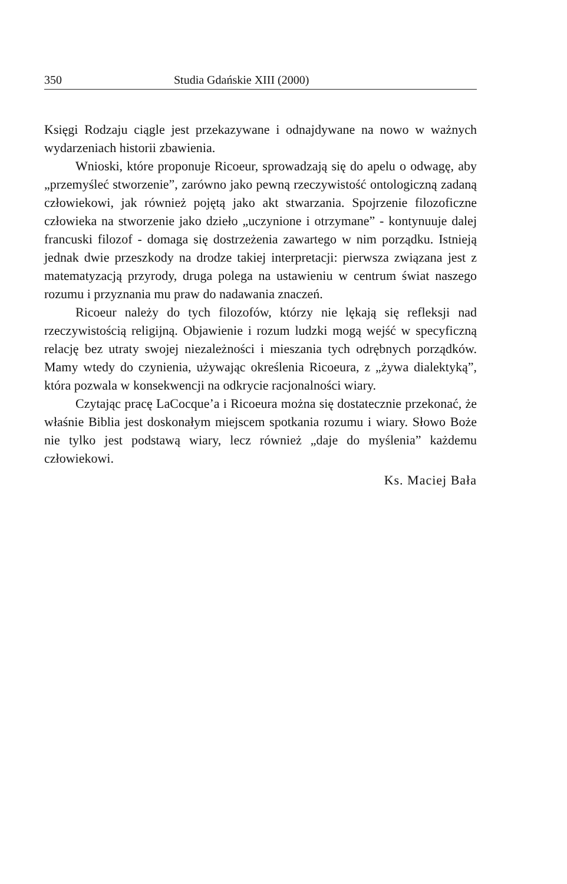350 Studia Gdańskie XIII (2000)
Księgi Rodzaju ciągle jest przekazywane i odnajdywane na nowo w ważnych wydarzeniach historii zbawienia.
Wnioski, które proponuje Ricoeur, sprowadzają się do apelu o odwagę, aby „przemyśleć stworzenie”, zarówno jako pewną rzeczywistość ontologiczną zadaną człowiekowi, jak również pojętą jako akt stwarzania. Spojrzenie filozoficzne człowieka na stworzenie jako dzieło „uczynione i otrzymane” - kontynuuje dalej francuski filozof - domaga się dostrzeżenia zawartego w nim porządku. Istnieją jednak dwie przeszkody na drodze takiej interpretacji: pierwsza związana jest z matematyzacją przyrody, druga polega na ustawieniu w centrum świat naszego rozumu i przyznania mu praw do nadawania znaczeń.
Ricoeur należy do tych filozofów, którzy nie lękają się refleksji nad rzeczywistością religijną. Objawienie i rozum ludzki mogą wejść w specyficzną relację bez utraty swojej niezależności i mieszania tych odrębnych porządków. Mamy wtedy do czynienia, używając określenia Ricoeura, z „żywa dialektyką”, która pozwala w konsekwencji na odkrycie racjonalności wiary.
Czytając pracę LaCocque’a i Ricoeura można się dostatecznie przekonać, że właśnie Biblia jest doskonałym miejscem spotkania rozumu i wiary. Słowo Boże nie tylko jest podstawą wiary, lecz również „daje do myślenia” każdemu człowiekowi.
Ks. Maciej Bała